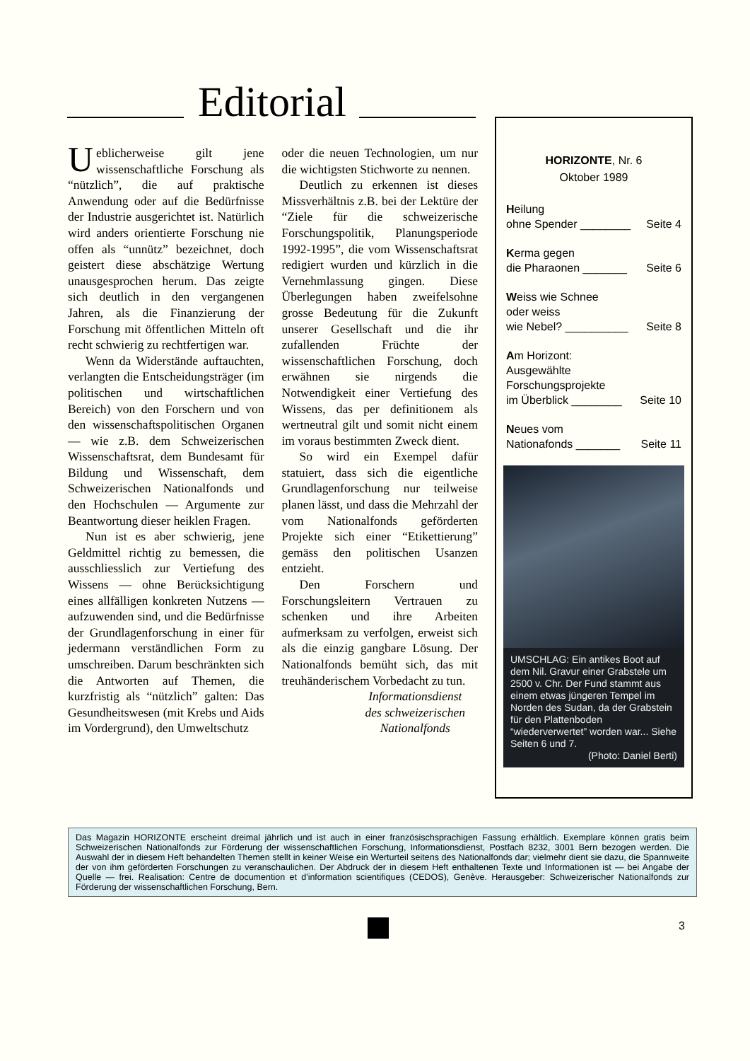Editorial
Ueblicherweise gilt jene wissenschaftliche Forschung als “nützlich”, die auf praktische Anwendung oder auf die Bedürfnisse der Industrie ausgerichtet ist. Natürlich wird anders orientierte Forschung nie offen als “unnütz” bezeichnet, doch geistert diese abschätzige Wertung unausgesprochen herum. Das zeigte sich deutlich in den vergangenen Jahren, als die Finanzierung der Forschung mit öffentlichen Mitteln oft recht schwierig zu rechtfertigen war.
Wenn da Widerstände auftauchten, verlangten die Entscheidungsträger (im politischen und wirtschaftlichen Bereich) von den Forschern und von den wissenschaftspolitischen Organen — wie z.B. dem Schweizerischen Wissenschaftsrat, dem Bundesamt für Bildung und Wissenschaft, dem Schweizerischen Nationalfonds und den Hochschulen — Argumente zur Beantwortung dieser heiklen Fragen.
Nun ist es aber schwierig, jene Geldmittel richtig zu bemessen, die ausschliesslich zur Vertiefung des Wissens — ohne Berücksichtigung eines allfälligen konkreten Nutzens — aufzuwenden sind, und die Bedürfnisse der Grundlagenforschung in einer für jedermann verständlichen Form zu umschreiben. Darum beschränkten sich die Antworten auf Themen, die kurzfristig als “nützlich” galten: Das Gesundheitswesen (mit Krebs und Aids im Vordergrund), den Umweltschutz
oder die neuen Technologien, um nur die wichtigsten Stichworte zu nennen.
Deutlich zu erkennen ist dieses Missverhältnis z.B. bei der Lektüre der “Ziele für die schweizerische Forschungspolitik, Planungsperiode 1992-1995”, die vom Wissenschaftsrat redigiert wurden und kürzlich in die Vernehmlassung gingen. Diese Überlegungen haben zweifelsohne grosse Bedeutung für die Zukunft unserer Gesellschaft und die ihr zufallenden Früchte der wissenschaftlichen Forschung, doch erwähnen sie nirgends die Notwendigkeit einer Vertiefung des Wissens, das per definitionem als wertneutral gilt und somit nicht einem im voraus bestimmten Zweck dient.
So wird ein Exempel dafür statuiert, dass sich die eigentliche Grundlagenforschung nur teilweise planen lässt, und dass die Mehrzahl der vom Nationalfonds geförderten Projekte sich einer “Etikettierung” gemäss den politischen Usanzen entzieht.
Den Forschern und Forschungsleitern Vertrauen zu schenken und ihre Arbeiten aufmerksam zu verfolgen, erweist sich als die einzig gangbare Lösung. Der Nationalfonds bemüht sich, das mit treuhänderischem Vorbedacht zu tun.
Informationsdienst
des schweizerischen
Nationalfonds
HORIZONTE, Nr. 6
Oktober 1989
Heilung
ohne Spender ________ Seite 4
Kerma gegen
die Pharaonen _______ Seite 6
Weiss wie Schnee
oder weiss
wie Nebel? __________ Seite 8
Am Horizont:
Ausgewählte
Forschungsprojekte
im Überblick ________ Seite 10
Neues vom
Nationafonds _______ Seite 11
UMSCHLAG: Ein antikes Boot auf dem Nil. Gravur einer Grabstele um 2500 v. Chr. Der Fund stammt aus einem etwas jüngeren Tempel im Norden des Sudan, da der Grabstein für den Plattenboden “wiederverwertet” worden war... Siehe Seiten 6 und 7.
(Photo: Daniel Berti)
Das Magazin HORIZONTE erscheint dreimal jährlich und ist auch in einer französischsprachigen Fassung erhältlich. Exemplare können gratis beim Schweizerischen Nationalfonds zur Förderung der wissenschaftlichen Forschung, Informationsdienst, Postfach 8232, 3001 Bern bezogen werden. Die Auswahl der in diesem Heft behandelten Themen stellt in keiner Weise ein Werturteil seitens des Nationalfonds dar; vielmehr dient sie dazu, die Spannweite der von ihm geförderten Forschungen zu veranschaulichen. Der Abdruck der in diesem Heft enthaltenen Texte und Informationen ist — bei Angabe der Quelle — frei. Realisation: Centre de documention et d'information scientifiques (CEDOS), Genève. Herausgeber: Schweizerischer Nationalfonds zur Förderung der wissenschaftlichen Forschung, Bern.
3